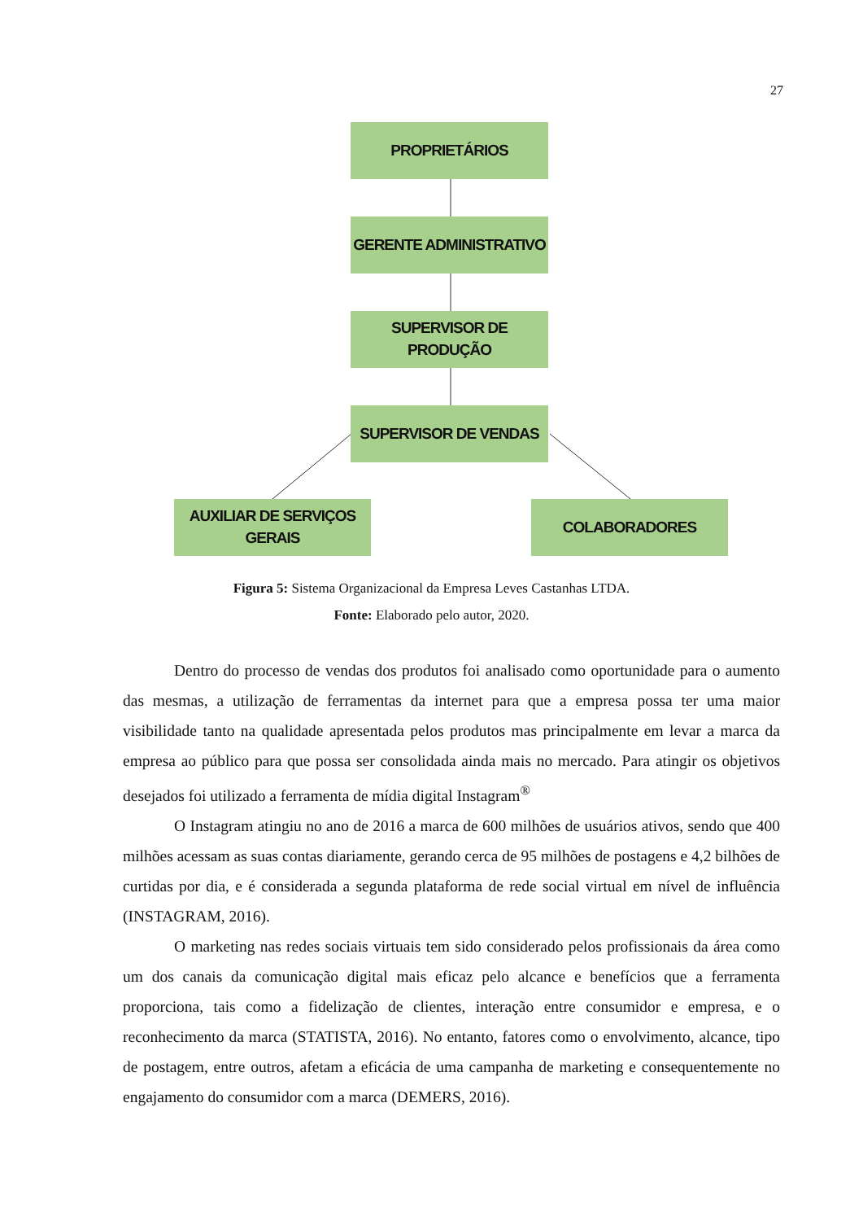27
PROPRIETÁRIOS
GERENTE ADMINISTRATIVO
SUPERVISOR DE PRODUÇÃO
SUPERVISOR DE VENDAS
AUXILIAR DE SERVIÇOS
GERAIS
COLABORADORES
Figura 5: Sistema Organizacional da Empresa Leves Castanhas LTDA.
Fonte: Elaborado pelo autor, 2020.
Dentro do processo de vendas dos produtos foi analisado como oportunidade para o aumento das mesmas, a utilização de ferramentas da internet para que a empresa possa ter uma maior visibilidade tanto na qualidade apresentada pelos produtos mas principalmente em levar a marca da empresa ao público para que possa ser consolidada ainda mais no mercado. Para atingir os objetivos desejados foi utilizado a ferramenta de mídia digital Instagram<sup>®</sup>
O Instagram atingiu no ano de 2016 a marca de 600 milhões de usuários ativos, sendo que 400 milhões acessam as suas contas diariamente, gerando cerca de 95 milhões de postagens e 4,2 bilhões de curtidas por dia, e é considerada a segunda plataforma de rede social virtual em nível de influência (INSTAGRAM, 2016).
O marketing nas redes sociais virtuais tem sido considerado pelos profissionais da área como um dos canais da comunicação digital mais eficaz pelo alcance e benefícios que a ferramenta proporciona, tais como a fidelização de clientes, interação entre consumidor e empresa, e o reconhecimento da marca (STATISTA, 2016). No entanto, fatores como o envolvimento, alcance, tipo de postagem, entre outros, afetam a eficácia de uma campanha de marketing e consequentemente no engajamento do consumidor com a marca (DEMERS, 2016).